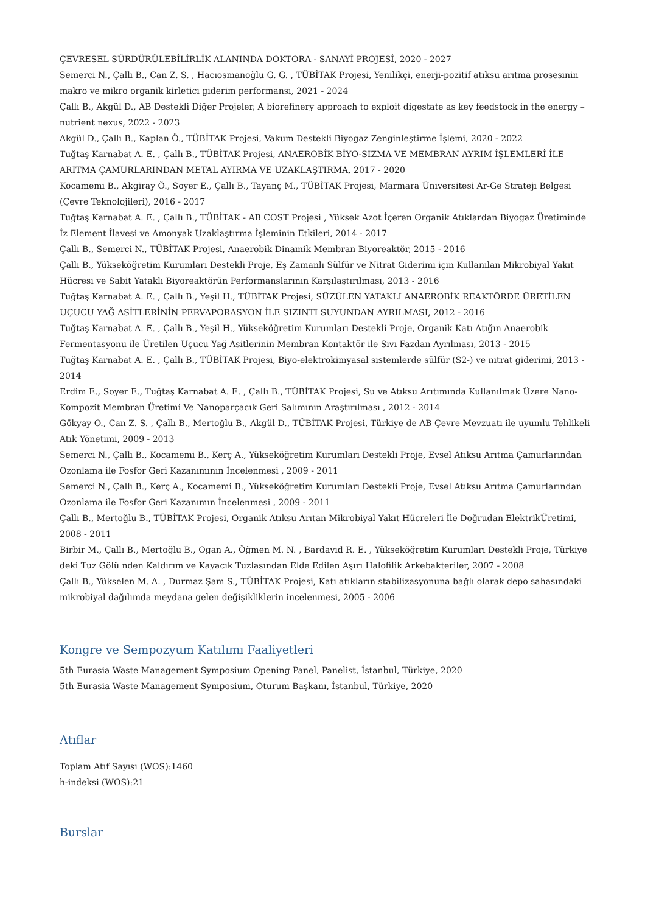ÇEVRESEL SÜRDÜRÜLEBİLİRLİK ALANINDA DOKTORA - SANAYİ PROJESİ, 2020 - 2027
Semerci N., Çallı B., Can Z. S. , Hacıosmanoğlu G. G. , TÜBİTAK Projesi, Yenilikçi, enerji-pozitif atıksu arıtma prosesinin makro ve mikro organik kirletici giderim performansı, 2021 - 2024
Çallı B., Akgül D., AB Destekli Diğer Projeler, A biorefinery approach to exploit digestate as key feedstock in the energy – nutrient nexus, 2022 - 2023
Akgül D., Çallı B., Kaplan Ö., TÜBİTAK Projesi, Vakum Destekli Biyogaz Zenginleştirme İşlemi, 2020 - 2022
Tuğtaş Karnabat A. E. , Çallı B., TÜBİTAK Projesi, ANAEROBİK BİYO-SIZMA VE MEMBRAN AYRIM İŞLEMLERİ İLE ARITMA ÇAMURLARINDAN METAL AYIRMA VE UZAKLAŞTIRMA, 2017 - 2020
Kocamemi B., Akgiray Ö., Soyer E., Çallı B., Tayanç M., TÜBİTAK Projesi, Marmara Üniversitesi Ar-Ge Strateji Belgesi (Çevre Teknolojileri), 2016 - 2017
Tuğtaş Karnabat A. E. , Çallı B., TÜBİTAK - AB COST Projesi , Yüksek Azot İçeren Organik Atıklardan Biyogaz Üretiminde İz Element İlavesi ve Amonyak Uzaklaştırma İşleminin Etkileri, 2014 - 2017
Çallı B., Semerci N., TÜBİTAK Projesi, Anaerobik Dinamik Membran Biyoreaktör, 2015 - 2016
Çallı B., Yükseköğretim Kurumları Destekli Proje, Eş Zamanlı Sülfür ve Nitrat Giderimi için Kullanılan Mikrobiyal Yakıt Hücresi ve Sabit Yataklı Biyoreaktörün Performanslarının Karşılaştırılması, 2013 - 2016
Tuğtaş Karnabat A. E. , Çallı B., Yeşil H., TÜBİTAK Projesi, SÜZÜLEN YATAKLI ANAEROBİK REAKTÖRDE ÜRETİLEN UÇUCU YAĞ ASİTLERİNİN PERVAPORASYON İLE SIZINTI SUYUNDAN AYRILMASI, 2012 - 2016
Tuğtaş Karnabat A. E. , Çallı B., Yeşil H., Yükseköğretim Kurumları Destekli Proje, Organik Katı Atığın Anaerobik Fermentasyonu ile Üretilen Uçucu Yağ Asitlerinin Membran Kontaktör ile Sıvı Fazdan Ayrılması, 2013 - 2015
Tuğtaş Karnabat A. E. , Çallı B., TÜBİTAK Projesi, Biyo-elektrokimyasal sistemlerde sülfür (S2-) ve nitrat giderimi, 2013 - 2014
Erdim E., Soyer E., Tuğtaş Karnabat A. E. , Çallı B., TÜBİTAK Projesi, Su ve Atıksu Arıtımında Kullanılmak Üzere Nano-Kompozit Membran Üretimi Ve Nanoparçacık Geri Salımının Araştırılması , 2012 - 2014
Gökyay O., Can Z. S. , Çallı B., Mertoğlu B., Akgül D., TÜBİTAK Projesi, Türkiye de AB Çevre Mevzuatı ile uyumlu Tehlikeli Atık Yönetimi, 2009 - 2013
Semerci N., Çallı B., Kocamemi B., Kerç A., Yükseköğretim Kurumları Destekli Proje, Evsel Atıksu Arıtma Çamurlarından Ozonlama ile Fosfor Geri Kazanımının İncelenmesi , 2009 - 2011
Semerci N., Çallı B., Kerç A., Kocamemi B., Yükseköğretim Kurumları Destekli Proje, Evsel Atıksu Arıtma Çamurlarından Ozonlama ile Fosfor Geri Kazanımın İncelenmesi , 2009 - 2011
Çallı B., Mertoğlu B., TÜBİTAK Projesi, Organik Atıksu Arıtan Mikrobiyal Yakıt Hücreleri İle Doğrudan ElektrikÜretimi, 2008 - 2011
Birbir M., Çallı B., Mertoğlu B., Ogan A., Öğmen M. N. , Bardavid R. E. , Yükseköğretim Kurumları Destekli Proje, Türkiye deki Tuz Gölü nden Kaldırım ve Kayacık Tuzlasından Elde Edilen Aşırı Halofilik Arkebakteriler, 2007 - 2008
Çallı B., Yükselen M. A. , Durmaz Şam S., TÜBİTAK Projesi, Katı atıkların stabilizasyonuna bağlı olarak depo sahasındaki mikrobiyal dağılımda meydana gelen değişikliklerin incelenmesi, 2005 - 2006
Kongre ve Sempozyum Katılımı Faaliyetleri
5th Eurasia Waste Management Symposium Opening Panel, Panelist, İstanbul, Türkiye, 2020
5th Eurasia Waste Management Symposium, Oturum Başkanı, İstanbul, Türkiye, 2020
Atıflar
Toplam Atıf Sayısı (WOS):1460
h-indeksi (WOS):21
Burslar